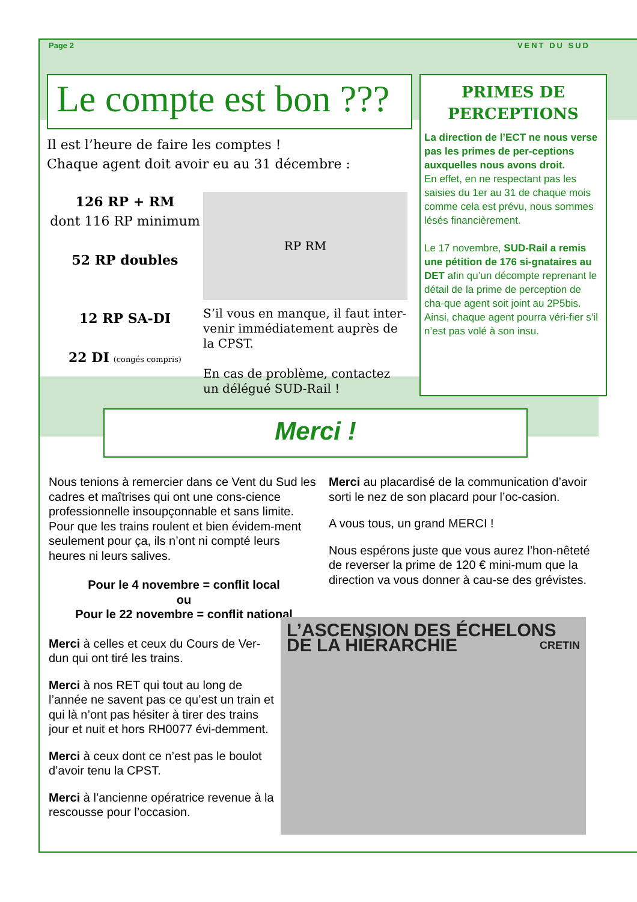Page 2 VENT DU SUD
Le compte est bon ???
Il est l’heure de faire les comptes !
Chaque agent doit avoir eu au 31 décembre :
126 RP + RM
dont 116 RP minimum
52 RP doubles
12 RP SA-DI
22 DI (congés compris)
RP RM
S’il vous en manque, il faut inter-venir immédiatement auprès de la CPST.
En cas de problème, contactez un délégué SUD-Rail !
PRIMES DE PERCEPTIONS
La direction de l’ECT ne nous verse pas les primes de per-ceptions auxquelles nous avons droit.
En effet, en ne respectant pas les saisies du 1er au 31 de chaque mois comme cela est prévu, nous sommes lésés financièrement.
Le 17 novembre, SUD-Rail a remis une pétition de 176 si-gnataires au DET afin qu’un décompte reprenant le détail de la prime de perception de cha-que agent soit joint au 2P5bis. Ainsi, chaque agent pourra véri-fier s’il n’est pas volé à son insu.
Merci !
Nous tenions à remercier dans ce Vent du Sud les cadres et maîtrises qui ont une cons-cience professionnelle insoupçonnable et sans limite.
Pour que les trains roulent et bien évidem-ment seulement pour ça, ils n’ont ni compté leurs heures ni leurs salives.
Pour le 4 novembre = conflit local
ou
Pour le 22 novembre = conflit national
Merci à celles et ceux du Cours de Ver-dun qui ont tiré les trains.
Merci à nos RET qui tout au long de l’année ne savent pas ce qu’est un train et qui là n’ont pas hésiter à tirer des trains jour et nuit et hors RH0077 évi-demment.
Merci à ceux dont ce n’est pas le boulot d’avoir tenu la CPST.
Merci à l’ancienne opératrice revenue à la rescousse pour l’occasion.
Merci au placardisé de la communication d’avoir sorti le nez de son placard pour l’oc-casion.
A vous tous, un grand MERCI !
Nous espérons juste que vous aurez l’hon-nêteté de reverser la prime de 120 € mini-mum que la direction va vous donner à cau-se des grévistes.
L’ASCENSION DES ÉCHELONS DE LA HIÉRARCHIE CRETIN